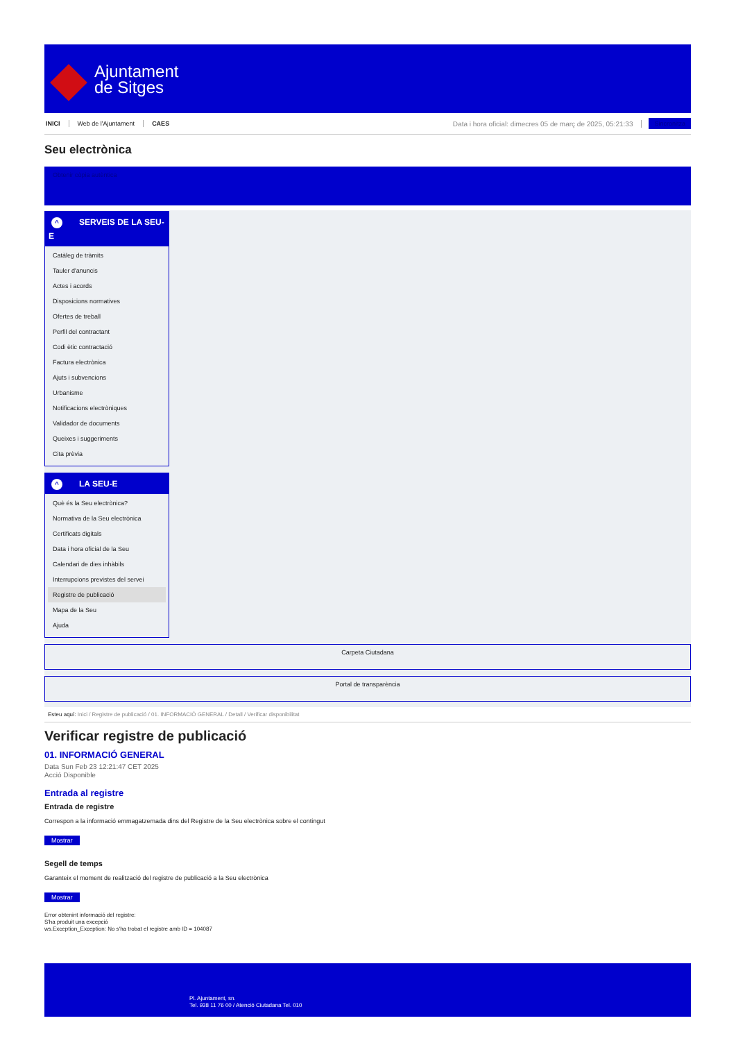Ajuntament
de Sitges
INICI Web de l'Ajuntament CAES
Data i hora oficial: dimecres 05 de març de 2025, 05:21:33
Sincronitza
Seu electrònica
Obtenir còpia autèntica
^ SERVEIS DE LA SEU-E
Catàleg de tràmits
Tauler d'anuncis
Actes i acords
Disposicions normatives
Ofertes de treball
Perfil del contractant
Codi ètic contractació
Factura electrònica
Ajuts i subvencions
Urbanisme
Notificacions electròniques
Validador de documents
Queixes i suggeriments
Cita prèvia
^ LA SEU-E
Què és la Seu electrònica?
Normativa de la Seu electrònica
Certificats digitals
Data i hora oficial de la Seu
Calendari de dies inhàbils
Interrupcions previstes del servei
Registre de publicació
Mapa de la Seu
Ajuda
Carpeta Ciutadana
Portal de transparència
Esteu aquí: Inici / Registre de publicació / 01. INFORMACIÓ GENERAL / Detall / Verificar disponibilitat
Verificar registre de publicació
01. INFORMACIÓ GENERAL
Data Sun Feb 23 12:21:47 CET 2025
Acció Disponible
Entrada al registre
Entrada de registre
Correspon a la informació emmagatzemada dins del Registre de la Seu electrònica sobre el contingut
Mostrar
Segell de temps
Garanteix el moment de realització del registre de publicació a la Seu electrònica
Mostrar
Error obtenint informació del registre:
S'ha produit una excepció
ws.Exception_Exception: No s'ha trobat el registre amb ID = 104087
Pl. Ajuntament, sn.
Tel. 938 11 76 00 / Atenció Ciutadana Tel. 010